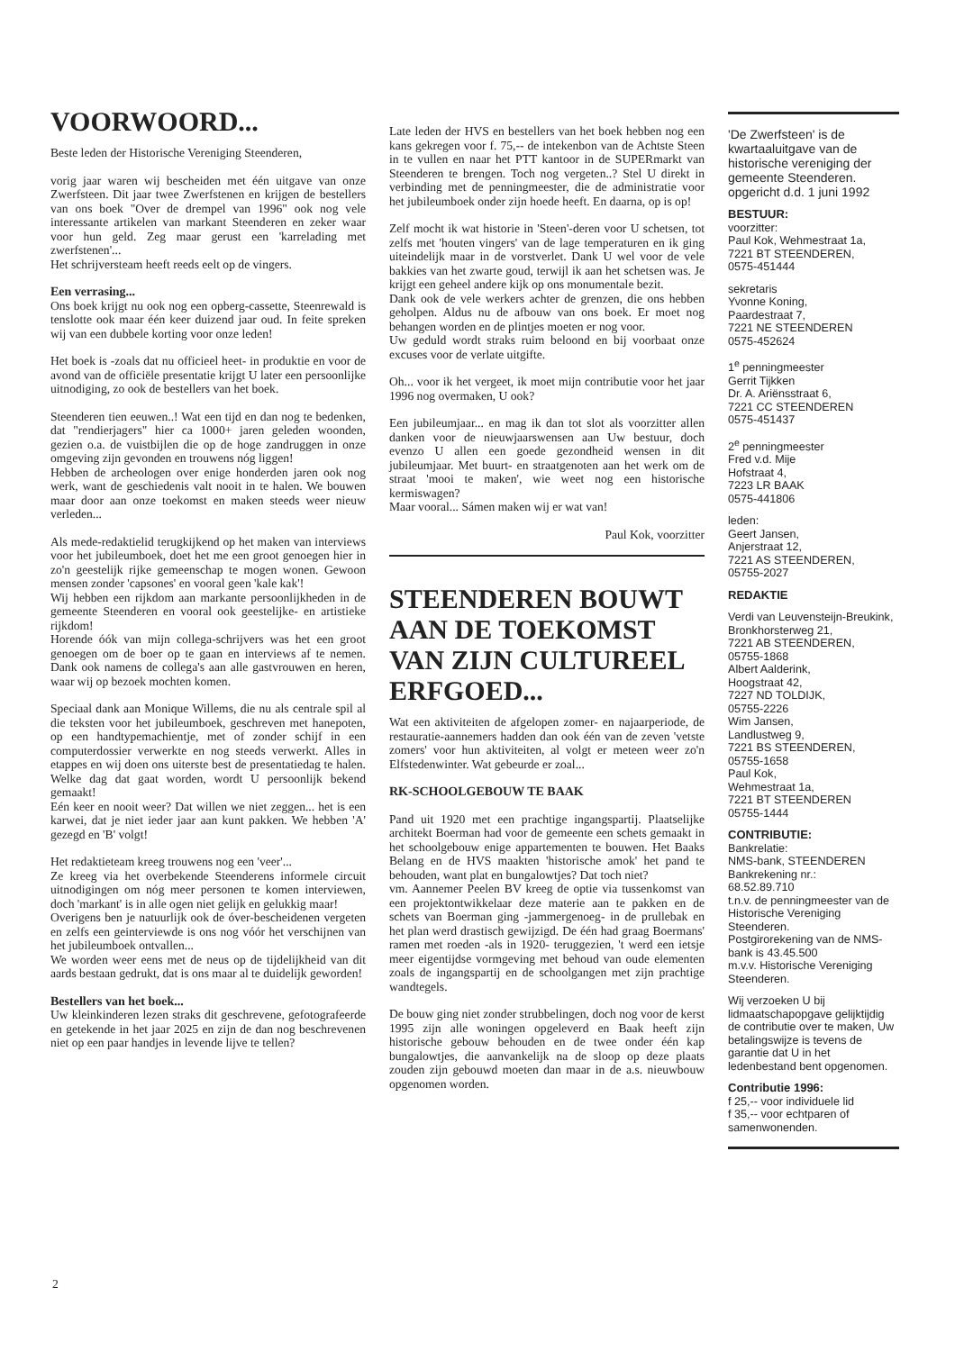VOORWOORD...
Beste leden der Historische Vereniging Steenderen,
vorig jaar waren wij bescheiden met één uitgave van onze Zwerfsteen. Dit jaar twee Zwerfstenen en krijgen de bestellers van ons boek "Over de drempel van 1996" ook nog vele interessante artikelen van markant Steenderen en zeker waar voor hun geld. Zeg maar gerust een 'karrelading met zwerfstenen'...
Het schrijversteam heeft reeds eelt op de vingers.
Een verrasing...
Ons boek krijgt nu ook nog een opberg-cassette, Steenrewald is tenslotte ook maar één keer duizend jaar oud. In feite spreken wij van een dubbele korting voor onze leden!
Het boek is -zoals dat nu officieel heet- in produktie en voor de avond van de officiële presentatie krijgt U later een persoonlijke uitnodiging, zo ook de bestellers van het boek.
Steenderen tien eeuwen..! Wat een tijd en dan nog te bedenken, dat "rendierjagers" hier ca 1000+ jaren geleden woonden, gezien o.a. de vuistbijlen die op de hoge zandruggen in onze omgeving zijn gevonden en trouwens nóg liggen!
Hebben de archeologen over enige honderden jaren ook nog werk, want de geschiedenis valt nooit in te halen. We bouwen maar door aan onze toekomst en maken steeds weer nieuw verleden...
Als mede-redaktielid terugkijkend op het maken van interviews voor het jubileumboek, doet het me een groot genoegen hier in zo'n geestelijk rijke gemeenschap te mogen wonen. Gewoon mensen zonder 'capsones' en vooral geen 'kale kak'!
Wij hebben een rijkdom aan markante persoonlijkheden in de gemeente Steenderen en vooral ook geestelijke- en artistieke rijkdom!
Horende óók van mijn collega-schrijvers was het een groot genoegen om de boer op te gaan en interviews af te nemen. Dank ook namens de collega's aan alle gastvrouwen en heren, waar wij op bezoek mochten komen.
Speciaal dank aan Monique Willems, die nu als centrale spil al die teksten voor het jubileumboek, geschreven met hanepoten, op een handtypemachientje, met of zonder schijf in een computerdossier verwerkte en nog steeds verwerkt. Alles in etappes en wij doen ons uiterste best de presentatiedag te halen. Welke dag dat gaat worden, wordt U persoonlijk bekend gemaakt!
Eén keer en nooit weer? Dat willen we niet zeggen... het is een karwei, dat je niet ieder jaar aan kunt pakken. We hebben 'A' gezegd en 'B' volgt!
Het redaktieteam kreeg trouwens nog een 'veer'...
Ze kreeg via het overbekende Steenderens informele circuit uitnodigingen om nóg meer personen te komen interviewen, doch 'markant' is in alle ogen niet gelijk en gelukkig maar!
Overigens ben je natuurlijk ook de óver-bescheidenen vergeten en zelfs een geinterviewde is ons nog vóór het verschijnen van het jubileumboek ontvallen...
We worden weer eens met de neus op de tijdelijkheid van dit aards bestaan gedrukt, dat is ons maar al te duidelijk geworden!
Bestellers van het boek...
Uw kleinkinderen lezen straks dit geschrevene, gefotografeerde en getekende in het jaar 2025 en zijn de dan nog beschrevenen niet op een paar handjes in levende lijve te tellen?
Late leden der HVS en bestellers van het boek hebben nog een kans gekregen voor f. 75,-- de intekenbon van de Achtste Steen in te vullen en naar het PTT kantoor in de SUPERmarkt van Steenderen te brengen. Toch nog vergeten..? Stel U direkt in verbinding met de penningmeester, die de administratie voor het jubileumboek onder zijn hoede heeft. En daarna, op is op!
Zelf mocht ik wat historie in 'Steen'-deren voor U schetsen, tot zelfs met 'houten vingers' van de lage temperaturen en ik ging uiteindelijk maar in de vorstverlet. Dank U wel voor de vele bakkies van het zwarte goud, terwijl ik aan het schetsen was. Je krijgt een geheel andere kijk op ons monumentale bezit.
Dank ook de vele werkers achter de grenzen, die ons hebben geholpen. Aldus nu de afbouw van ons boek. Er moet nog behangen worden en de plintjes moeten er nog voor.
Uw geduld wordt straks ruim beloond en bij voorbaat onze excuses voor de verlate uitgifte.
Oh... voor ik het vergeet, ik moet mijn contributie voor het jaar 1996 nog overmaken, U ook?
Een jubileumjaar... en mag ik dan tot slot als voorzitter allen danken voor de nieuwjaarswensen aan Uw bestuur, doch evenzo U allen een goede gezondheid wensen in dit jubileumjaar. Met buurt- en straatgenoten aan het werk om de straat 'mooi te maken', wie weet nog een historische kermiswagen?
Maar vooral... Sámen maken wij er wat van!
Paul Kok, voorzitter
STEENDEREN BOUWT AAN DE TOEKOMST VAN ZIJN CULTUREEL ERFGOED...
Wat een aktiviteiten de afgelopen zomer- en najaarperiode, de restauratie-aannemers hadden dan ook één van de zeven 'vetste zomers' voor hun aktiviteiten, al volgt er meteen weer zo'n Elfstedenwinter. Wat gebeurde er zoal...
RK-SCHOOLGEBOUW TE BAAK
Pand uit 1920 met een prachtige ingangspartij. Plaatselijke architekt Boerman had voor de gemeente een schets gemaakt in het schoolgebouw enige appartementen te bouwen. Het Baaks Belang en de HVS maakten 'historische amok' het pand te behouden, want plat en bungalowtjes? Dat toch niet?
vm. Aannemer Peelen BV kreeg de optie via tussenkomst van een projektontwikkelaar deze materie aan te pakken en de schets van Boerman ging -jammergenoeg- in de prullebak en het plan werd drastisch gewijzigd. De één had graag Boermans' ramen met roeden -als in 1920- teruggezien, 't werd een ietsje meer eigentijdse vormgeving met behoud van oude elementen zoals de ingangspartij en de schoolgangen met zijn prachtige wandtegels.
De bouw ging niet zonder strubbelingen, doch nog voor de kerst 1995 zijn alle woningen opgeleverd en Baak heeft zijn historische gebouw behouden en de twee onder één kap bungalowtjes, die aanvankelijk na de sloop op deze plaats zouden zijn gebouwd moeten dan maar in de a.s. nieuwbouw opgenomen worden.
'De Zwerfsteen' is de kwartaaluitgave van de historische vereniging der gemeente Steenderen. opgericht d.d. 1 juni 1992
BESTUUR:
voorzitter:
Paul Kok, Wehmestraat 1a,
7221 BT STEENDEREN,
0575-451444
sekretaris
Yvonne Koning,
Paardestraat 7,
7221 NE STEENDEREN
0575-452624
1<sup>e</sup> penningmeester
Gerrit Tijkken
Dr. A. Ariënsstraat 6,
7221 CC STEENDEREN
0575-451437
2<sup>e</sup> penningmeester
Fred v.d. Mije
Hofstraat 4,
7223 LR BAAK
0575-441806
leden:
Geert Jansen,
Anjerstraat 12,
7221 AS STEENDEREN,
05755-2027
REDAKTIE
Verdi van Leuvensteijn-Breukink,
Bronkhorsterweg 21,
7221 AB STEENDEREN,
05755-1868
Albert Aalderink,
Hoogstraat 42,
7227 ND TOLDIJK,
05755-2226
Wim Jansen,
Landlustweg 9,
7221 BS STEENDEREN,
05755-1658
Paul Kok,
Wehmestraat 1a,
7221 BT STEENDEREN
05755-1444
CONTRIBUTIE:
Bankrelatie:
NMS-bank, STEENDEREN
Bankrekening nr.:
68.52.89.710
t.n.v. de penningmeester van de Historische Vereniging Steenderen.
Postgirorekening van de NMS-bank is 43.45.500
m.v.v. Historische Vereniging Steenderen.
Wij verzoeken U bij lidmaatschapopgave gelijktijdig de contributie over te maken, Uw betalingswijze is tevens de garantie dat U in het ledenbestand bent opgenomen.
Contributie 1996:
f 25,-- voor individuele lid
f 35,-- voor echtparen of samenwonenden.
2